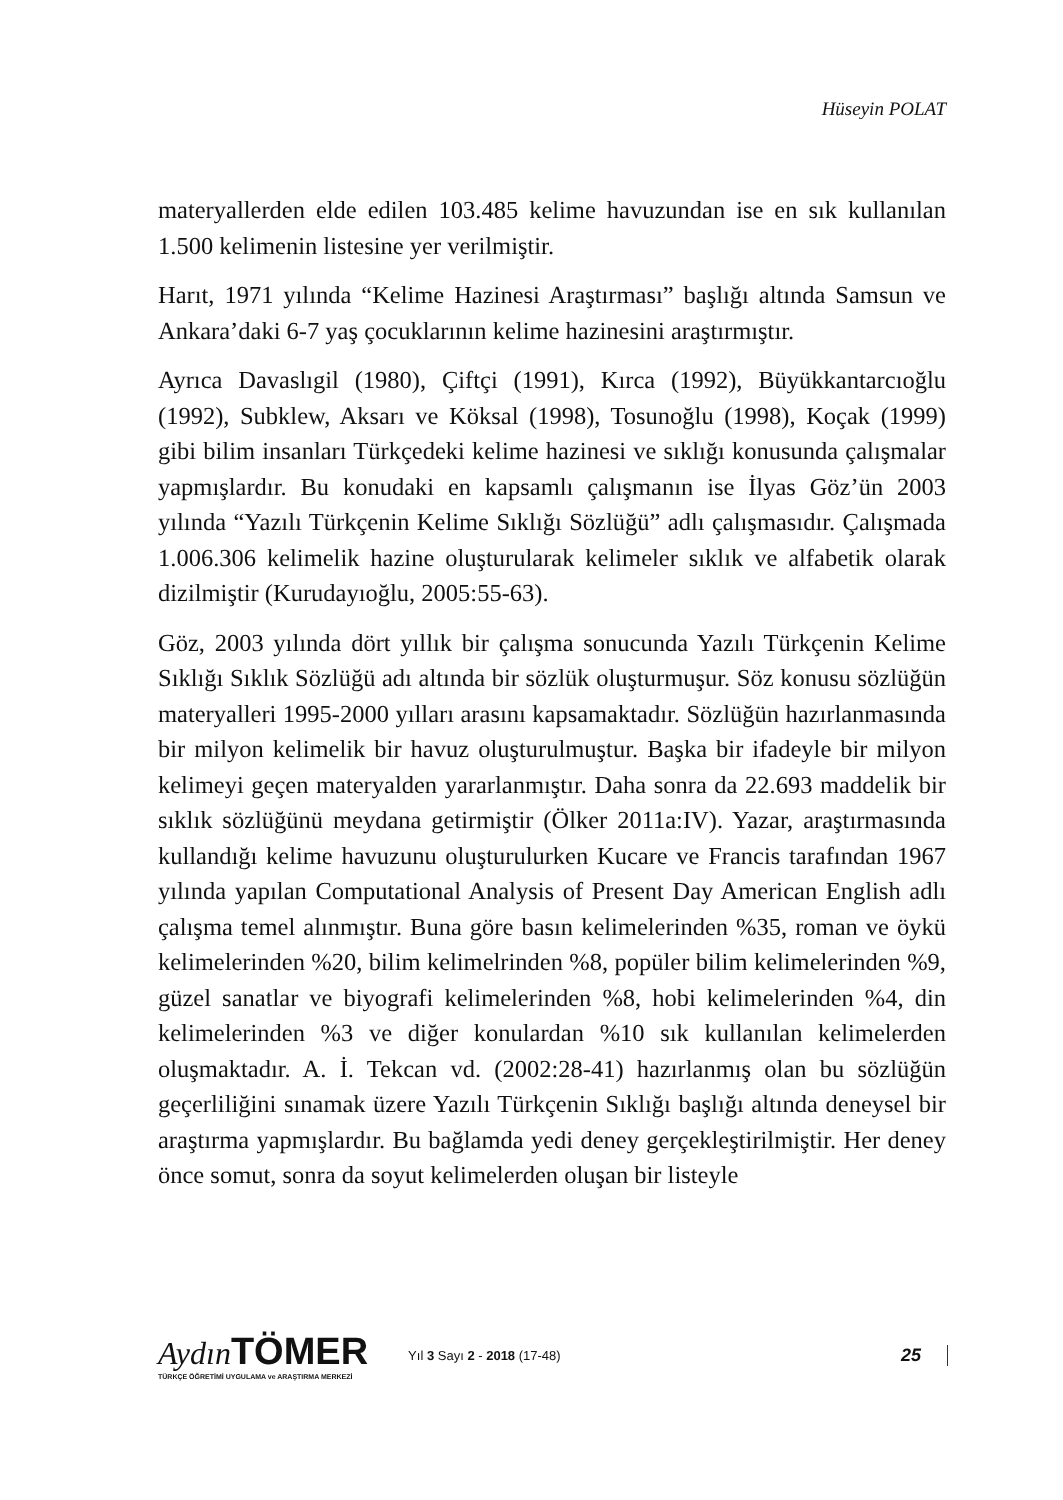Hüseyin POLAT
materyallerden elde edilen 103.485 kelime havuzundan ise en sık kullanılan 1.500 kelimenin listesine yer verilmiştir.
Harıt, 1971 yılında “Kelime Hazinesi Araştırması” başlığı altında Samsun ve Ankara’daki 6-7 yaş çocuklarının kelime hazinesini araştırmıştır.
Ayrıca Davaslıgil (1980), Çiftçi (1991), Kırca (1992), Büyükkantarcıoğlu (1992), Subklew, Aksarı ve Köksal (1998), Tosunoğlu (1998), Koçak (1999) gibi bilim insanları Türkçedeki kelime hazinesi ve sıklığı konusunda çalışmalar yapmışlardır. Bu konudaki en kapsamlı çalışmanın ise İlyas Göz’ün 2003 yılında “Yazılı Türkçenin Kelime Sıklığı Sözlüğü” adlı çalışmasıdır. Çalışmada 1.006.306 kelimelik hazine oluşturularak kelimeler sıklık ve alfabetik olarak dizilmiştir (Kurudayıoğlu, 2005:55-63).
Göz, 2003 yılında dört yıllık bir çalışma sonucunda Yazılı Türkçenin Kelime Sıklığı Sıklık Sözlüğü adı altında bir sözlük oluşturmuşur. Söz konusu sözlüğün materyalleri 1995-2000 yılları arasını kapsamaktadır. Sözlüğün hazırlanmasında bir milyon kelimelik bir havuz oluşturulmuştur. Başka bir ifadeyle bir milyon kelimeyi geçen materyalden yararlanmıştır. Daha sonra da 22.693 maddelik bir sıklık sözlüğünü meydana getirmiştir (Ölker 2011a:IV). Yazar, araştırmasında kullandığı kelime havuzunu oluşturulurken Kucare ve Francis tarafından 1967 yılında yapılan Computational Analysis of Present Day American English adlı çalışma temel alınmıştır. Buna göre basın kelimelerinden %35, roman ve öykü kelimelerinden %20, bilim kelimelrinden %8, popüler bilim kelimelerinden %9, güzel sanatlar ve biyografi kelimelerinden %8, hobi kelimelerinden %4, din kelimelerinden %3 ve diğer konulardan %10 sık kullanılan kelimelerden oluşmaktadır. A. İ. Tekcan vd. (2002:28-41) hazırlanmış olan bu sözlüğün geçerliliğini sınamak üzere Yazılı Türkçenin Sıklığı başlığı altında deneysel bir araştırma yapmışlardır. Bu bağlamda yedi deney gerçekleştirilmiştir. Her deney önce somut, sonra da soyut kelimelerden oluşan bir listeyle
Aydın TÖMER
TÜRKÇE ÖĞRETİMİ UYGULAMA ve ARAŞTIRMA MERKEZİ
Yıl 3 Sayı 2 - 2018 (17-48)
25